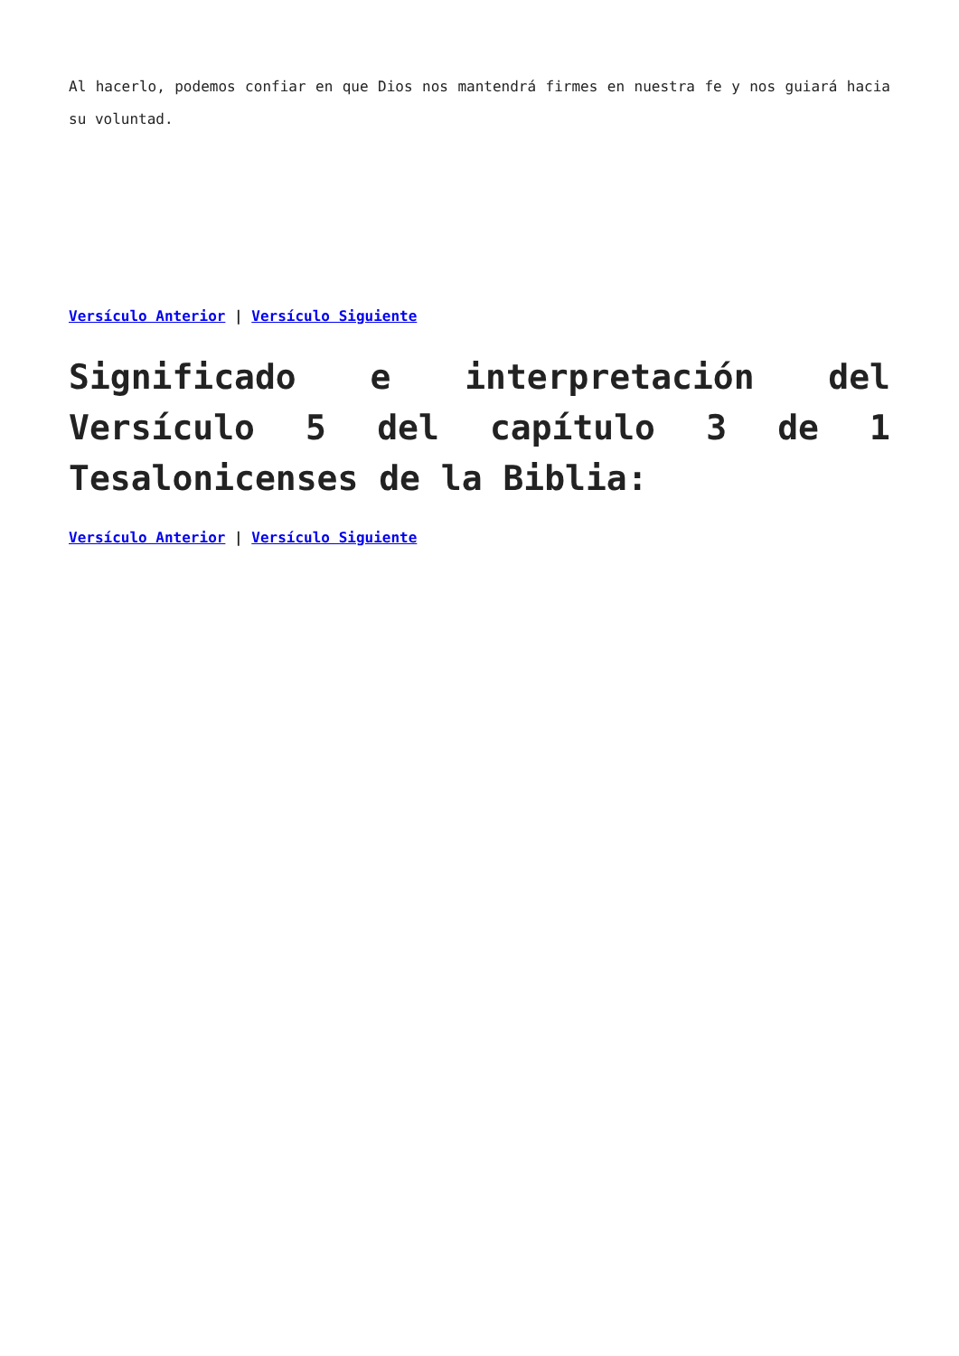Al hacerlo, podemos confiar en que Dios nos mantendrá firmes en nuestra fe y nos guiará hacia su voluntad.
Versículo Anterior | Versículo Siguiente
Significado e interpretación del Versículo 5 del capítulo 3 de 1 Tesalonicenses de la Biblia:
Versículo Anterior | Versículo Siguiente